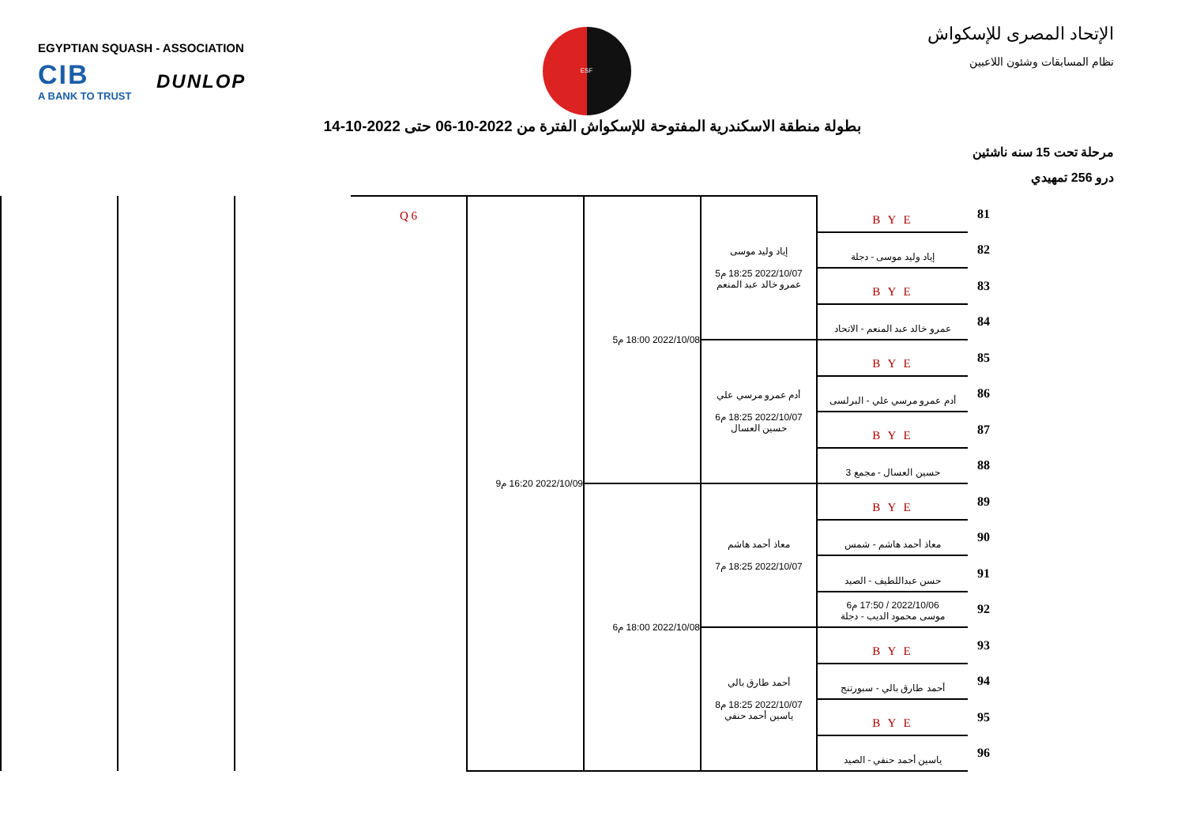EGYPTIAN SQUASH - ASSOCIATION
CIB
A BANK TO TRUST
DUNLOP
ESF
الإتحاد المصرى للإسكواش
نظام المسابقات وشئون اللاعبين
بطولة منطقة الاسكندرية المفتوحة للإسكواش الفترة من 2022-10-06 حتى 2022-10-14
مرحلة تحت 15 سنه ناشئين
درو 256 تمهيدي
| 81 | B Y E | إياد وليد موسى 2022/10/07 18:25 م5 عمرو خالد عبد المنعم | 2022/10/08 18:00 م5 | 2022/10/09 16:20 م9 | Q 6 | | | |
| 82 | إياد وليد موسى - دجلة | | | | | | | |
| 83 | B Y E | | | | | | | |
| 84 | عمرو خالد عبد المنعم - الاتحاد | | | | | | | |
| 85 | B Y E | أدم عمرو مرسي علي 2022/10/07 18:25 م6 حسين العسال | | | | | | |
| 86 | أدم عمرو مرسي علي - البرلسى | | | | | | | |
| 87 | B Y E | | | | | | | |
| 88 | حسين العسال - مجمع 3 | | | | | | | |
| 89 | B Y E | معاذ أحمد هاشم 2022/10/07 18:25 م7 | 2022/10/08 18:00 م6 | | | | | |
| 90 | معاذ أحمد هاشم - شمس | | | | | | | |
| 91 | حسن عبداللطيف - الصيد | | | | | | | |
| 92 | 2022/10/06 / 17:50 م6 موسى محمود الديب - دجلة | | | | | | | |
| 93 | B Y E | أحمد طارق بالي 2022/10/07 18:25 م8 ياسين أحمد حنفي | | | | | | |
| 94 | أحمد طارق بالي - سبورتنج | | | | | | | |
| 95 | B Y E | | | | | | | |
| 96 | ياسين أحمد حنفي - الصيد | | | | | | | |